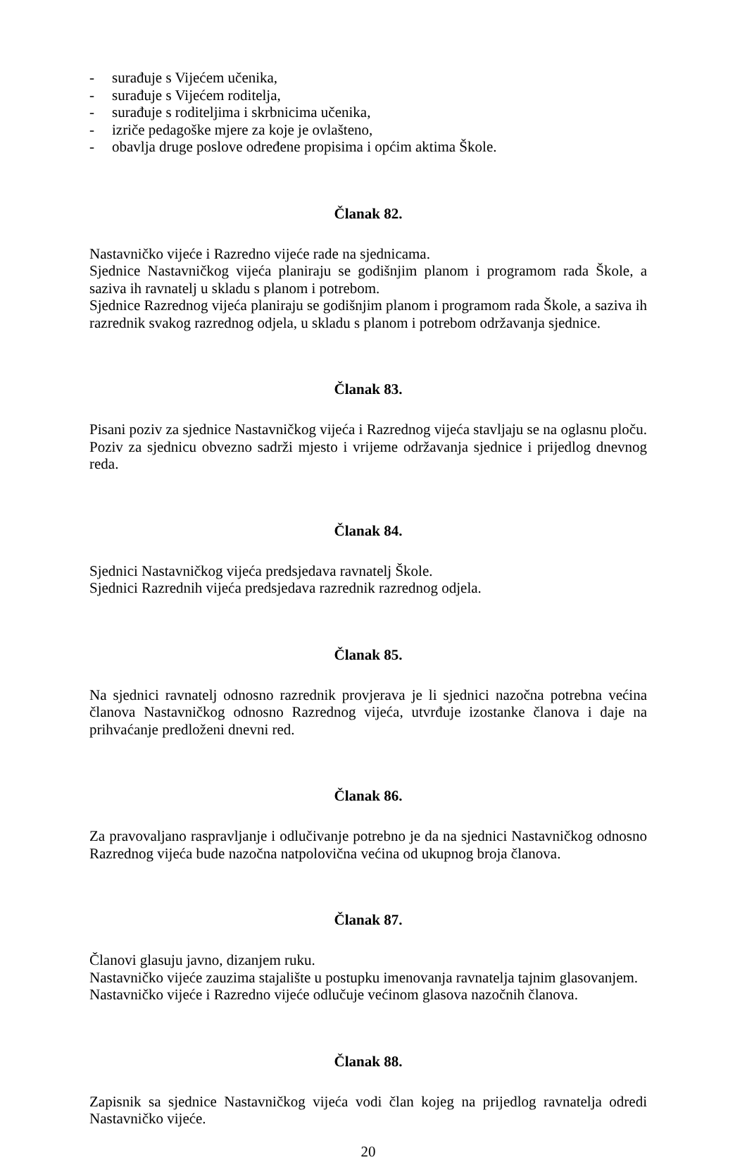- surađuje s Vijećem učenika,
- surađuje s Vijećem roditelja,
- surađuje s roditeljima i skrbnicima učenika,
- izriče pedagoške mjere za koje je ovlašteno,
- obavlja druge poslove određene propisima i općim aktima Škole.
Članak 82.
Nastavničko vijeće i Razredno vijeće rade na sjednicama.
Sjednice Nastavničkog vijeća planiraju se godišnjim planom i programom rada Škole, a saziva ih ravnatelj u skladu s planom i potrebom.
Sjednice Razrednog vijeća planiraju se godišnjim planom i programom rada Škole, a saziva ih razrednik svakog razrednog odjela, u skladu s planom i potrebom održavanja sjednice.
Članak 83.
Pisani poziv za sjednice Nastavničkog vijeća i Razrednog vijeća stavljaju se na oglasnu ploču.
Poziv za sjednicu obvezno sadrži mjesto i vrijeme održavanja sjednice i prijedlog dnevnog reda.
Članak 84.
Sjednici Nastavničkog vijeća predsjedava ravnatelj Škole.
Sjednici Razrednih vijeća predsjedava razrednik razrednog odjela.
Članak 85.
Na sjednici ravnatelj odnosno razrednik provjerava je li sjednici nazočna potrebna većina članova Nastavničkog odnosno Razrednog vijeća, utvrđuje izostanke članova i daje na prihvaćanje predloženi dnevni red.
Članak 86.
Za pravovaljano raspravljanje i odlučivanje potrebno je da na sjednici Nastavničkog odnosno Razrednog vijeća bude nazočna natpolovična većina od ukupnog broja članova.
Članak 87.
Članovi glasuju javno, dizanjem ruku.
Nastavničko vijeće zauzima stajalište u postupku imenovanja ravnatelja tajnim glasovanjem.
Nastavničko vijeće i Razredno vijeće odlučuje većinom glasova nazočnih članova.
Članak 88.
Zapisnik sa sjednice Nastavničkog vijeća vodi član kojeg na prijedlog ravnatelja odredi Nastavničko vijeće.
20